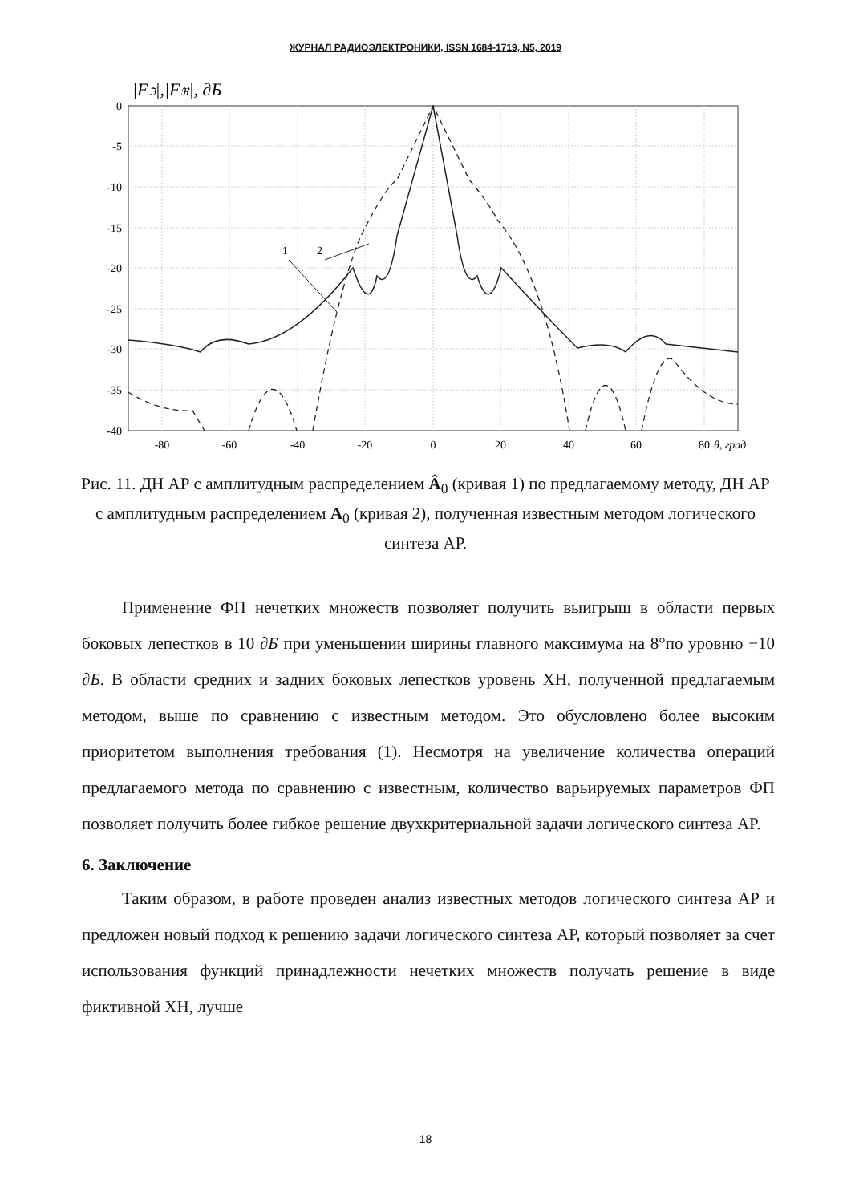ЖУРНАЛ РАДИОЭЛЕКТРОНИКИ, ISSN 1684-1719, N5, 2019
|Fℑ|,|Fℜ|, ∂Б
0
-5
-10
-15
-20
-25
-30
-35
-40
-80
-60
-40
-20
0
20
40
60
80
θ, град
1
2
Рис. 11. ДН АР с амплитудным распределением Â<sub>0</sub> (кривая 1) по предлагаемому методу, ДН АР с амплитудным распределением A<sub>0</sub> (кривая 2), полученная известным методом логического синтеза АР.
Применение ФП нечетких множеств позволяет получить выигрыш в области первых боковых лепестков в 10 ∂Б при уменьшении ширины главного максимума на 8°по уровню −10 ∂Б. В области средних и задних боковых лепестков уровень ХН, полученной предлагаемым методом, выше по сравнению с известным методом. Это обусловлено более высоким приоритетом выполнения требования (1). Несмотря на увеличение количества операций предлагаемого метода по сравнению с известным, количество варьируемых параметров ФП позволяет получить более гибкое решение двухкритериальной задачи логического синтеза АР.
6. Заключение
Таким образом, в работе проведен анализ известных методов логического синтеза АР и предложен новый подход к решению задачи логического синтеза АР, который позволяет за счет использования функций принадлежности нечетких множеств получать решение в виде фиктивной ХН, лучше
18